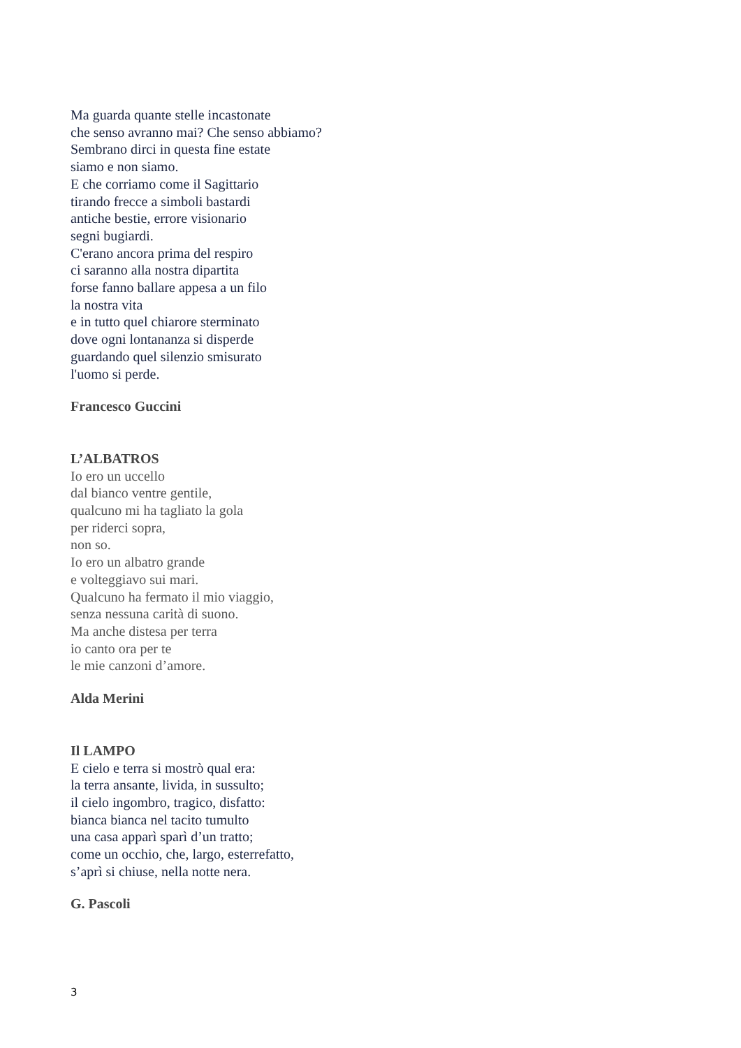Ma guarda quante stelle incastonate
che senso avranno mai? Che senso abbiamo?
Sembrano dirci in questa fine estate
siamo e non siamo.
E che corriamo come il Sagittario
tirando frecce a simboli bastardi
antiche bestie, errore visionario
segni bugiardi.
C'erano ancora prima del respiro
ci saranno alla nostra dipartita
forse fanno ballare appesa a un filo
la nostra vita
e in tutto quel chiarore sterminato
dove ogni lontananza si disperde
guardando quel silenzio smisurato
l'uomo si perde.
Francesco Guccini
L’ALBATROS
Io ero un uccello
dal bianco ventre gentile,
qualcuno mi ha tagliato la gola
per riderci sopra,
non so.
Io ero un albatro grande
e volteggiavo sui mari.
Qualcuno ha fermato il mio viaggio,
senza nessuna carità di suono.
Ma anche distesa per terra
io canto ora per te
le mie canzoni d’amore.
Alda Merini
Il LAMPO
E cielo e terra si mostrò qual era:
la terra ansante, livida, in sussulto;
il cielo ingombro, tragico, disfatto:
bianca bianca nel tacito tumulto
una casa apparì sparì d’un tratto;
come un occhio, che, largo, esterrefatto,
s’aprì si chiuse, nella notte nera.
G. Pascoli
3